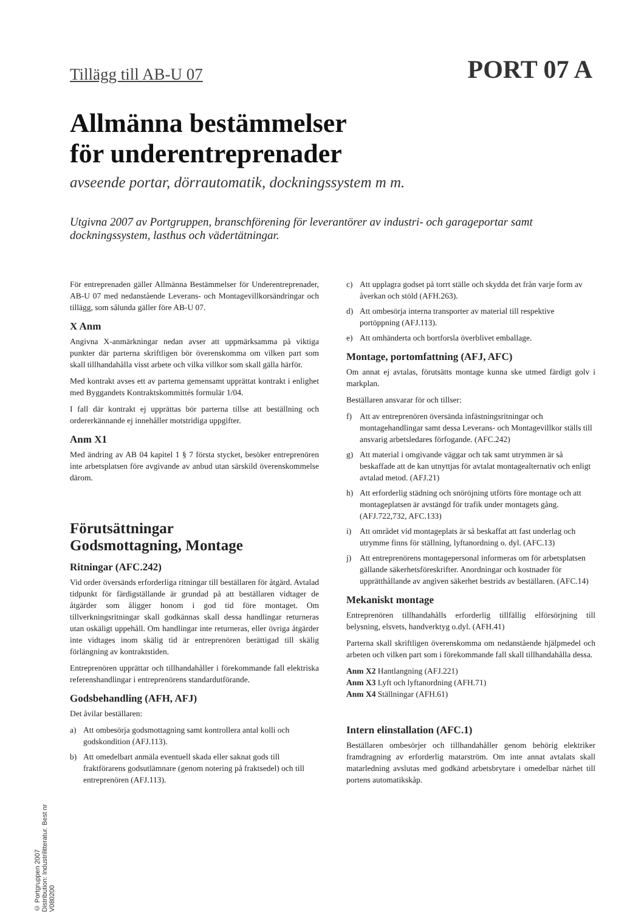Tillägg till AB-U 07
PORT 07 A
Allmänna bestämmelser
för underentreprenader
avseende portar, dörrautomatik, dockningssystem m m.
Utgivna 2007 av Portgruppen, branschförening för leverantörer av industri- och garageportar samt dockningssystem, lasthus och vädertätningar.
För entreprenaden gäller Allmänna Bestämmelser för Underentreprenader, AB-U 07 med nedanstående Leverans- och Montagevillkorsändringar och tillägg, som sålunda gäller före AB-U 07.
X Anm
Angivna X-anmärkningar nedan avser att uppmärksamma på viktiga punkter där parterna skriftligen bör överenskomma om vilken part som skall tillhandahålla visst arbete och vilka villkor som skall gälla härför.
Med kontrakt avses ett av parterna gemensamt upprättat kontrakt i enlighet med Byggandets Kontraktskommittés formulär 1/04.
I fall där kontrakt ej upprättas bör parterna tillse att beställning och ordererkännande ej innehåller motstridiga uppgifter.
Anm X1
Med ändring av AB 04 kapitel 1 § 7 första stycket, besöker entreprenören inte arbetsplatsen före avgivande av anbud utan särskild överenskommelse därom.
Förutsättningar
Godsmottagning, Montage
Ritningar (AFC.242)
Vid order översänds erforderliga ritningar till beställaren för åtgärd. Avtalad tidpunkt för färdigställande är grundad på att beställaren vidtager de åtgärder som åligger honom i god tid före montaget. Om tillverkningsritningar skall godkännas skall dessa handlingar returneras utan oskäligt uppehåll. Om handlingar inte returneras, eller övriga åtgärder inte vidtages inom skälig tid är entreprenören berättigad till skälig förlängning av kontraktstiden.
Entreprenören upprättar och tillhandahåller i förekommande fall elektriska referenshandlingar i entreprenörens standardutförande.
Godsbehandling (AFH, AFJ)
Det åvilar beställaren:
a) Att ombesörja godsmottagning samt kontrollera antal kolli och godskondition (AFJ.113).
b) Att omedelbart anmäla eventuell skada eller saknat gods till fraktförarens godsutlämnare (genom notering på fraktsedel) och till entreprenören (AFJ.113).
c) Att upplagra godset på torrt ställe och skydda det från varje form av åverkan och stöld (AFH.263).
d) Att ombesörja interna transporter av material till respektive portöppning (AFJ.113).
e) Att omhänderta och bortforsla överblivet emballage.
Montage, portomfattning (AFJ, AFC)
Om annat ej avtalas, förutsätts montage kunna ske utmed färdigt golv i markplan.
Beställaren ansvarar för och tillser:
f) Att av entreprenören översända infästningsritningar och montagehandlingar samt dessa Leverans- och Montagevillkor ställs till ansvarig arbetsledares förfogande. (AFC.242)
g) Att material i omgivande väggar och tak samt utrymmen är så beskaffade att de kan utnyttjas för avtalat montagealternativ och enligt avtalad metod. (AFJ.21)
h) Att erforderlig städning och snöröjning utförts före montage och att montageplatsen är avstängd för trafik under montagets gång. (AFJ.722,732, AFC.133)
i) Att området vid montageplats är så beskaffat att fast underlag och utrymme finns för ställning, lyftanordning o. dyl. (AFC.13)
j) Att entreprenörens montagepersonal informeras om för arbetsplatsen gällande säkerhetsföreskrifter. Anordningar och kostnader för upprätthållande av angiven säkerhet bestrids av beställaren. (AFC.14)
Mekaniskt montage
Entreprenören tillhandahålls erforderlig tillfällig elförsörjning till belysning, elsvets, handverktyg o.dyl. (AFH.41)
Parterna skall skriftligen överenskomma om nedanstående hjälpmedel och arbeten och vilken part som i förekommande fall skall tillhandahålla dessa.
Anm X2 Hantlangning (AFJ.221)
Anm X3 Lyft och lyftanordning (AFH.71)
Anm X4 Ställningar (AFH.61)
Intern elinstallation (AFC.1)
Beställaren ombesörjer och tillhandahåller genom behörig elektriker framdragning av erforderlig matarström. Om inte annat avtalats skall matarledning avslutas med godkänd arbetsbrytare i omedelbar närhet till portens automatikskåp.
© Portgruppen 2007
Distribution: Industrilitteratur. Best nr V080200